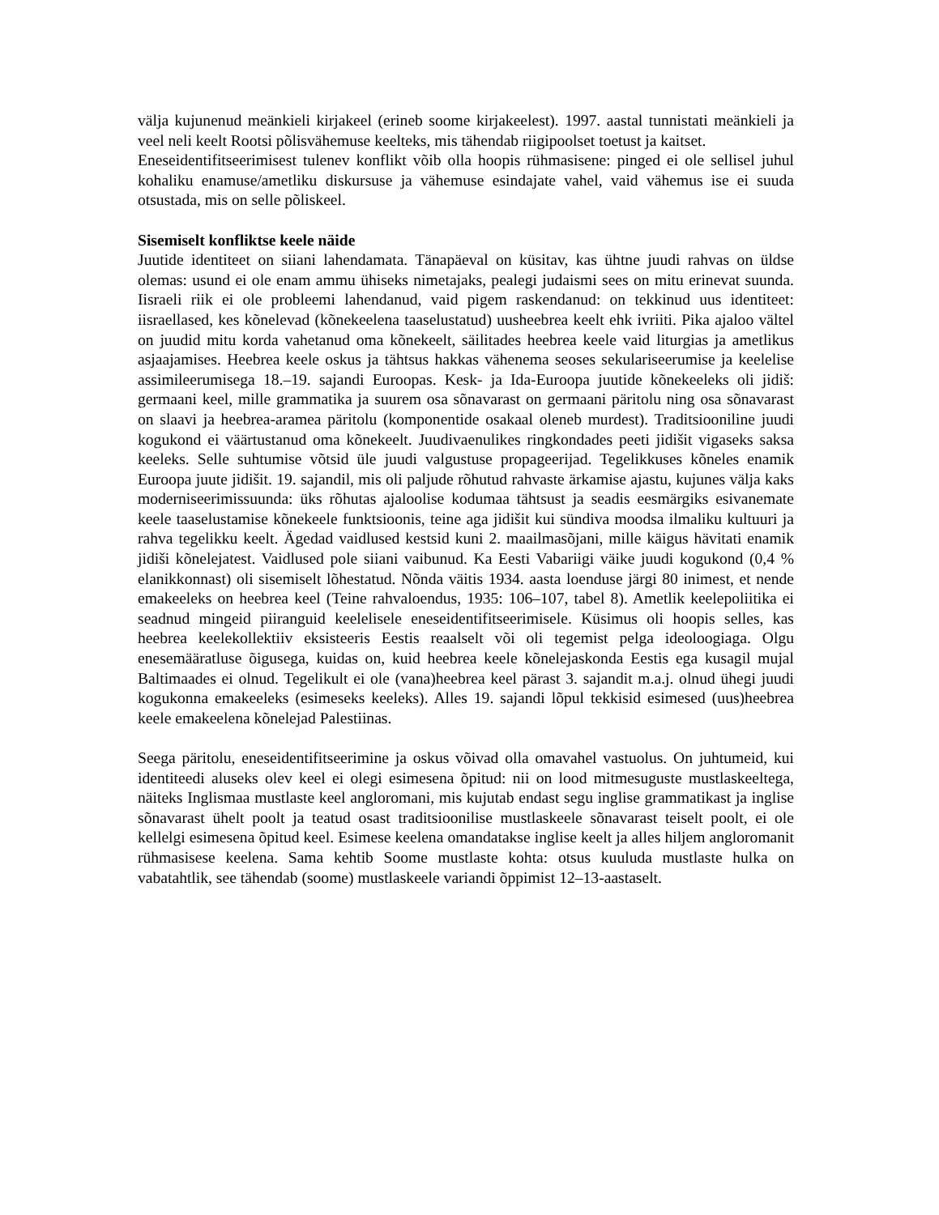välja kujunenud meänkieli kirjakeel (erineb soome kirjakeelest). 1997. aastal tunnistati meänkieli ja veel neli keelt Rootsi põlisvähemuse keelteks, mis tähendab riigipoolset toetust ja kaitset.
Eneseidentifitseerimisest tulenev konflikt võib olla hoopis rühmasisene: pinged ei ole sellisel juhul kohaliku enamuse/ametliku diskursuse ja vähemuse esindajate vahel, vaid vähemus ise ei suuda otsustada, mis on selle põliskeel.
Sisemiselt konfliktse keele näide
Juutide identiteet on siiani lahendamata. Tänapäeval on küsitav, kas ühtne juudi rahvas on üldse olemas: usund ei ole enam ammu ühiseks nimetajaks, pealegi judaismi sees on mitu erinevat suunda. Iisraeli riik ei ole probleemi lahendanud, vaid pigem raskendanud: on tekkinud uus identiteet: iisraellased, kes kõnelevad (kõnekeelena taaselustatud) uusheebrea keelt ehk ivriiti. Pika ajaloo vältel on juudid mitu korda vahetanud oma kõnekeelt, säilitades heebrea keele vaid liturgias ja ametlikus asjaajamises. Heebrea keele oskus ja tähtsus hakkas vähenema seoses sekulariseerumise ja keelelise assimileerumisega 18.–19. sajandi Euroopas. Kesk- ja Ida-Euroopa juutide kõnekeeleks oli jidiš: germaani keel, mille grammatika ja suurem osa sõnavarast on germaani päritolu ning osa sõnavarast on slaavi ja heebrea-aramea päritolu (komponentide osakaal oleneb murdest). Traditsiooniline juudi kogukond ei väärtustanud oma kõnekeelt. Juudivaenulikes ringkondades peeti jidišit vigaseks saksa keeleks. Selle suhtumise võtsid üle juudi valgustuse propageerijad. Tegelikkuses kõneles enamik Euroopa juute jidišit. 19. sajandil, mis oli paljude rõhutud rahvaste ärkamise ajastu, kujunes välja kaks moderniseerimissuunda: üks rõhutas ajaloolise kodumaa tähtsust ja seadis eesmärgiks esivanemate keele taaselustamise kõnekeele funktsioonis, teine aga jidišit kui sündiva moodsa ilmaliku kultuuri ja rahva tegelikku keelt. Ägedad vaidlused kestsid kuni 2. maailmasõjani, mille käigus hävitati enamik jidiši kõnelejatest. Vaidlused pole siiani vaibunud. Ka Eesti Vabariigi väike juudi kogukond (0,4 % elanikkonnast) oli sisemiselt lõhestatud. Nõnda väitis 1934. aasta loenduse järgi 80 inimest, et nende emakeeleks on heebrea keel (Teine rahvaloendus, 1935: 106–107, tabel 8). Ametlik keelepoliitika ei seadnud mingeid piiranguid keelelisele eneseidentifitseerimisele. Küsimus oli hoopis selles, kas heebrea keelekollektiiv eksisteeris Eestis reaalselt või oli tegemist pelga ideoloogiaga. Olgu enesemääratluse õigusega, kuidas on, kuid heebrea keele kõnelejaskonda Eestis ega kusagil mujal Baltimaades ei olnud. Tegelikult ei ole (vana)heebrea keel pärast 3. sajandit m.a.j. olnud ühegi juudi kogukonna emakeeleks (esimeseks keeleks). Alles 19. sajandi lõpul tekkisid esimesed (uus)heebrea keele emakeelena kõnelejad Palestiinas.
Seega päritolu, eneseidentifitseerimine ja oskus võivad olla omavahel vastuolus. On juhtumeid, kui identiteedi aluseks olev keel ei olegi esimesena õpitud: nii on lood mitmesuguste mustlaskeeltega, näiteks Inglismaa mustlaste keel angloromani, mis kujutab endast segu inglise grammatikast ja inglise sõnavarast ühelt poolt ja teatud osast traditsioonilise mustlaskeele sõnavarast teiselt poolt, ei ole kellelgi esimesena õpitud keel. Esimese keelena omandatakse inglise keelt ja alles hiljem angloromanit rühmasisese keelena. Sama kehtib Soome mustlaste kohta: otsus kuuluda mustlaste hulka on vabatahtlik, see tähendab (soome) mustlaskeele variandi õppimist 12–13-aastaselt.